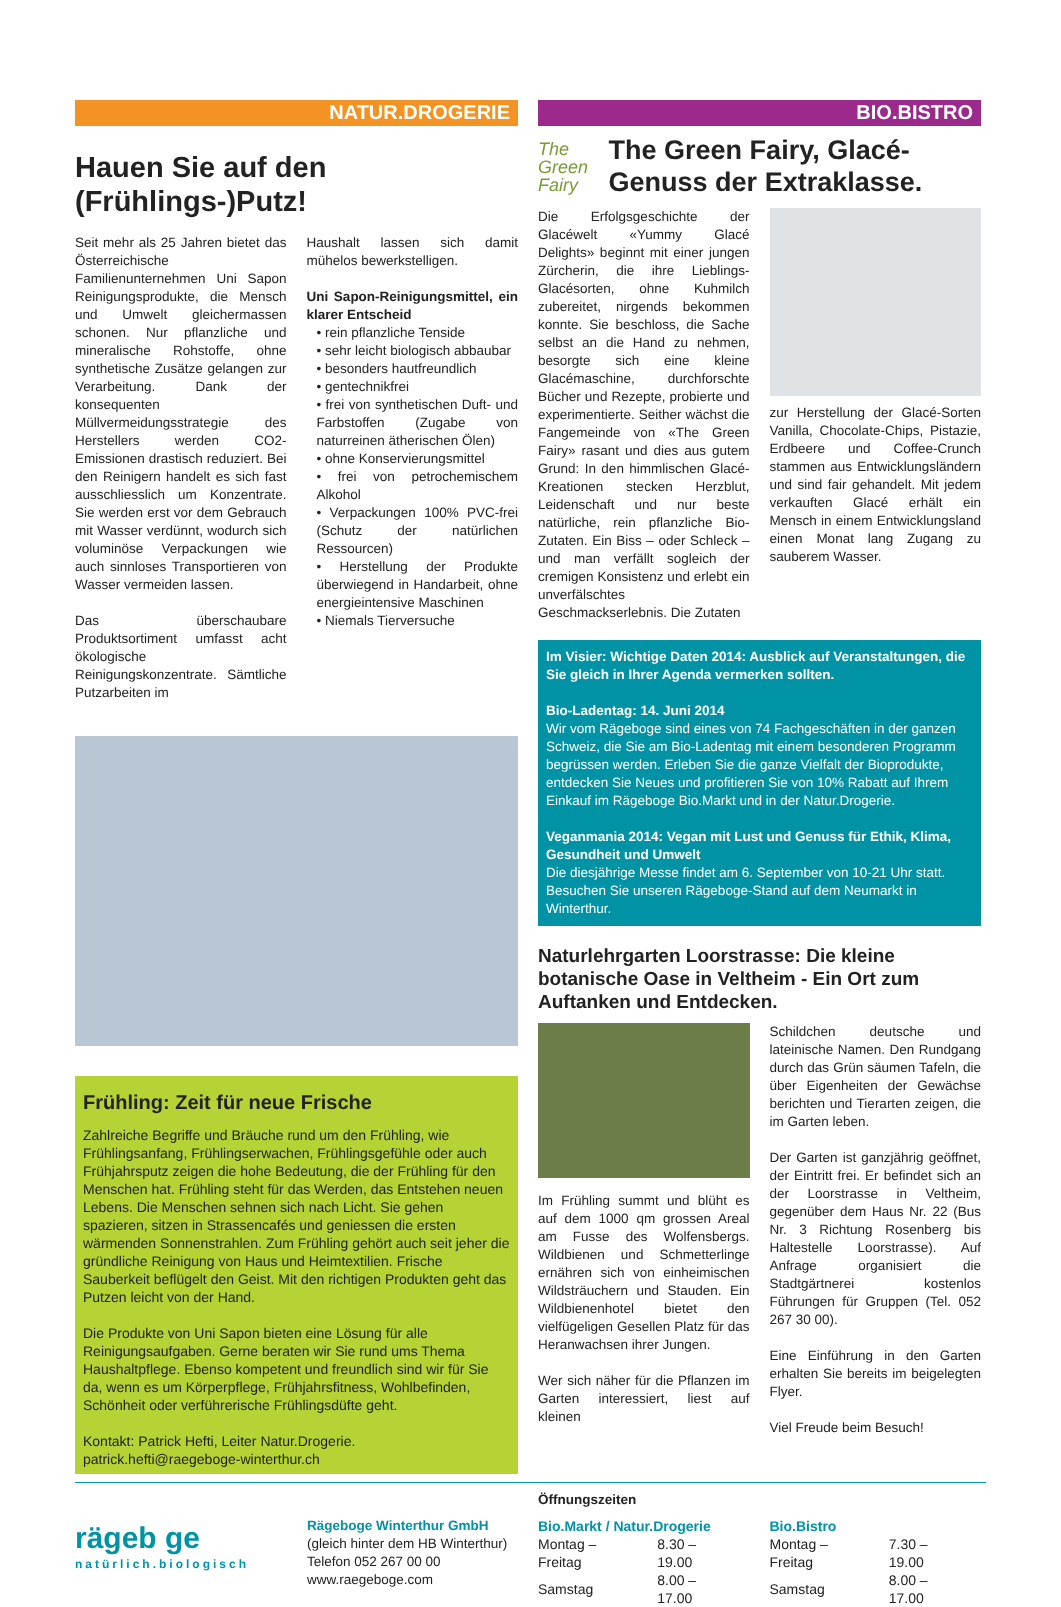NATUR.DROGERIE
Hauen Sie auf den (Frühlings-)Putz!
Seit mehr als 25 Jahren bietet das Österreichische Familienunternehmen Uni Sapon Reinigungsprodukte, die Mensch und Umwelt gleichermassen schonen. Nur pflanzliche und mineralische Rohstoffe, ohne synthetische Zusätze gelangen zur Verarbeitung. Dank der konsequenten Müllvermeidungsstrategie des Herstellers werden CO2-Emissionen drastisch reduziert. Bei den Reinigern handelt es sich fast ausschliesslich um Konzentrate. Sie werden erst vor dem Gebrauch mit Wasser verdünnt, wodurch sich voluminöse Verpackungen wie auch sinnloses Transportieren von Wasser vermeiden lassen.
Das überschaubare Produktsortiment umfasst acht ökologische Reinigungskonzentrate. Sämtliche Putzarbeiten im
Haushalt lassen sich damit mühelos bewerkstelligen.
Uni Sapon-Reinigungsmittel, ein klarer Entscheid
• rein pflanzliche Tenside
• sehr leicht biologisch abbaubar
• besonders hautfreundlich
• gentechnikfrei
• frei von synthetischen Duft- und Farbstoffen (Zugabe von naturreinen ätherischen Ölen)
• ohne Konservierungsmittel
• frei von petrochemischem Alkohol
• Verpackungen 100% PVC-frei (Schutz der natürlichen Ressourcen)
• Herstellung der Produkte überwiegend in Handarbeit, ohne energieintensive Maschinen
• Niemals Tierversuche
Frühling: Zeit für neue Frische
Zahlreiche Begriffe und Bräuche rund um den Frühling, wie Frühlingsanfang, Frühlingserwachen, Frühlingsgefühle oder auch Frühjahrsputz zeigen die hohe Bedeutung, die der Frühling für den Menschen hat. Frühling steht für das Werden, das Entstehen neuen Lebens. Die Menschen sehnen sich nach Licht. Sie gehen spazieren, sitzen in Strassencafés und geniessen die ersten wärmenden Sonnenstrahlen. Zum Frühling gehört auch seit jeher die gründliche Reinigung von Haus und Heimtextilien. Frische Sauberkeit beflügelt den Geist. Mit den richtigen Produkten geht das Putzen leicht von der Hand.
Die Produkte von Uni Sapon bieten eine Lösung für alle Reinigungsaufgaben. Gerne beraten wir Sie rund ums Thema Haushaltpflege. Ebenso kompetent und freundlich sind wir für Sie da, wenn es um Körperpflege, Frühjahrsfitness, Wohlbefinden, Schönheit oder verführerische Frühlingsdüfte geht.
Kontakt: Patrick Hefti, Leiter Natur.Drogerie.
patrick.hefti@raegeboge-winterthur.ch
BIO.BISTRO
The Green Fairy
The Green Fairy, Glacé-Genuss der Extraklasse.
Die Erfolgsgeschichte der Glacéwelt «Yummy Glacé Delights» beginnt mit einer jungen Zürcherin, die ihre Lieblings-Glacésorten, ohne Kuhmilch zubereitet, nirgends bekommen konnte. Sie beschloss, die Sache selbst an die Hand zu nehmen, besorgte sich eine kleine Glacémaschine, durchforschte Bücher und Rezepte, probierte und experimentierte. Seither wächst die Fangemeinde von «The Green Fairy» rasant und dies aus gutem Grund: In den himmlischen Glacé-Kreationen stecken Herzblut, Leidenschaft und nur beste natürliche, rein pflanzliche Bio-Zutaten. Ein Biss – oder Schleck – und man verfällt sogleich der cremigen Konsistenz und erlebt ein unverfälschtes Geschmackserlebnis. Die Zutaten
zur Herstellung der Glacé-Sorten Vanilla, Chocolate-Chips, Pistazie, Erdbeere und Coffee-Crunch stammen aus Entwicklungsländern und sind fair gehandelt. Mit jedem verkauften Glacé erhält ein Mensch in einem Entwicklungsland einen Monat lang Zugang zu sauberem Wasser.
Im Visier: Wichtige Daten 2014: Ausblick auf Veranstaltungen, die Sie gleich in Ihrer Agenda vermerken sollten.
Bio-Ladentag: 14. Juni 2014
Wir vom Rägeboge sind eines von 74 Fachgeschäften in der ganzen Schweiz, die Sie am Bio-Ladentag mit einem besonderen Programm begrüssen werden. Erleben Sie die ganze Vielfalt der Bioprodukte, entdecken Sie Neues und profitieren Sie von 10% Rabatt auf Ihrem Einkauf im Rägeboge Bio.Markt und in der Natur.Drogerie.
Veganmania 2014: Vegan mit Lust und Genuss für Ethik, Klima, Gesundheit und Umwelt
Die diesjährige Messe findet am 6. September von 10-21 Uhr statt. Besuchen Sie unseren Rägeboge-Stand auf dem Neumarkt in Winterthur.
Naturlehrgarten Loorstrasse: Die kleine botanische Oase in Veltheim - Ein Ort zum Auftanken und Entdecken.
Im Frühling summt und blüht es auf dem 1000 qm grossen Areal am Fusse des Wolfensbergs. Wildbienen und Schmetterlinge ernähren sich von einheimischen Wildsträuchern und Stauden. Ein Wildbienenhotel bietet den vielfügeligen Gesellen Platz für das Heranwachsen ihrer Jungen.
Wer sich näher für die Pflanzen im Garten interessiert, liest auf kleinen
Schildchen deutsche und lateinische Namen. Den Rundgang durch das Grün säumen Tafeln, die über Eigenheiten der Gewächse berichten und Tierarten zeigen, die im Garten leben.
Der Garten ist ganzjährig geöffnet, der Eintritt frei. Er befindet sich an der Loorstrasse in Veltheim, gegenüber dem Haus Nr. 22 (Bus Nr. 3 Richtung Rosenberg bis Haltestelle Loorstrasse). Auf Anfrage organisiert die Stadtgärtnerei kostenlos Führungen für Gruppen (Tel. 052 267 30 00).
Eine Einführung in den Garten erhalten Sie bereits im beigelegten Flyer.
Viel Freude beim Besuch!
rägeb ge
natürlich.biologisch
Rägeboge Winterthur GmbH
(gleich hinter dem HB Winterthur)
Telefon 052 267 00 00
www.raegeboge.com
Öffnungszeiten
| Bio.Markt / Natur.Drogerie | |
| Montag – Freitag | 8.30 – 19.00 |
| Samstag | 8.00 – 17.00 |
| Bio.Bistro | |
| Montag – Freitag | 7.30 – 19.00 |
| Samstag | 8.00 – 17.00 |